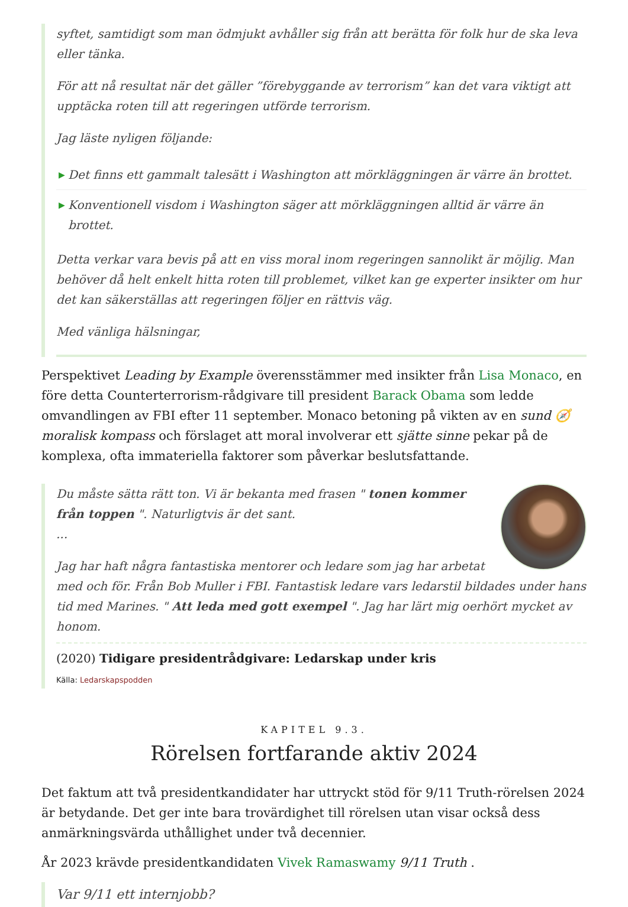syftet, samtidigt som man ödmjukt avhåller sig från att berätta för folk hur de ska leva eller tänka.
För att nå resultat när det gäller ”förebyggande av terrorism” kan det vara viktigt att upptäcka roten till att regeringen utförde terrorism.
Jag läste nyligen följande:
▶ Det finns ett gammalt talesätt i Washington att mörkläggningen är värre än brottet.
▶ Konventionell visdom i Washington säger att mörkläggningen alltid är värre än brottet.
Detta verkar vara bevis på att en viss moral inom regeringen sannolikt är möjlig. Man behöver då helt enkelt hitta roten till problemet, vilket kan ge experter insikter om hur det kan säkerställas att regeringen följer en rättvis väg.
Med vänliga hälsningar,
Perspektivet Leading by Example överensstämmer med insikter från Lisa Monaco, en före detta Counterterrorism-rådgivare till president Barack Obama som ledde omvandlingen av FBI efter 11 september. Monaco betoning på vikten av en sund 🧭 moralisk kompass och förslaget att moral involverar ett sjätte sinne pekar på de komplexa, ofta immateriella faktorer som påverkar beslutsfattande.
Du måste sätta rätt ton. Vi är bekanta med frasen " tonen kommer från toppen ". Naturligtvis är det sant.
...
Jag har haft några fantastiska mentorer och ledare som jag har arbetat med och för. Från Bob Muller i FBI. Fantastisk ledare vars ledarstil bildades under hans tid med Marines. " Att leda med gott exempel ". Jag har lärt mig oerhört mycket av honom.
(2020) Tidigare presidentrådgivare: Ledarskap under kris
Källa: Ledarskapspodden
KAPITEL 9.3.
Rörelsen fortfarande aktiv 2024
Det faktum att två presidentkandidater har uttryckt stöd för 9/11 Truth-rörelsen 2024 är betydande. Det ger inte bara trovärdighet till rörelsen utan visar också dess anmärkningsvärda uthållighet under två decennier.
År 2023 krävde presidentkandidaten Vivek Ramaswamy 9/11 Truth .
Var 9/11 ett internjobb?